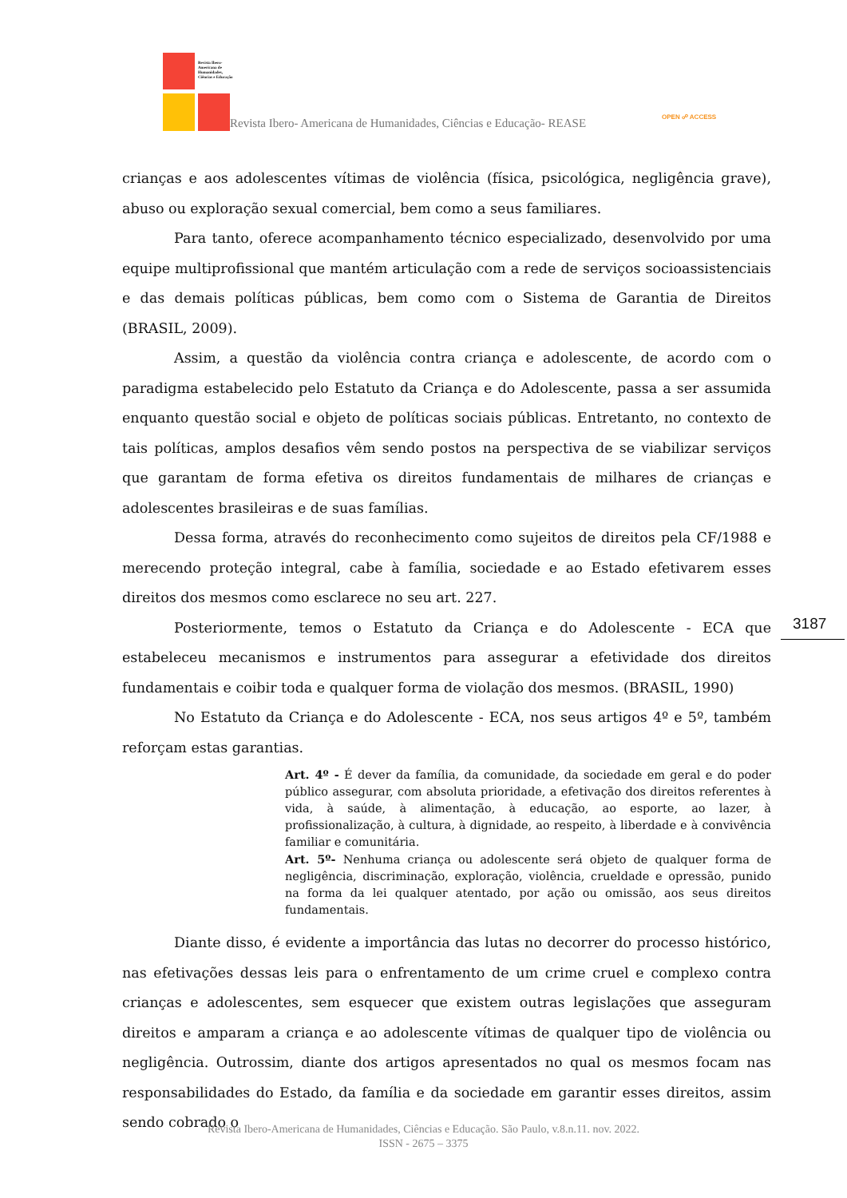Revista Ibero-Americana de Humanidades, Ciências e Educação
Revista Ibero- Americana de Humanidades, Ciências e Educação- REASE OPEN ☍ ACCESS
crianças e aos adolescentes vítimas de violência (física, psicológica, negligência grave), abuso ou exploração sexual comercial, bem como a seus familiares.
Para tanto, oferece acompanhamento técnico especializado, desenvolvido por uma equipe multiprofissional que mantém articulação com a rede de serviços socioassistenciais e das demais políticas públicas, bem como com o Sistema de Garantia de Direitos (BRASIL, 2009).
Assim, a questão da violência contra criança e adolescente, de acordo com o paradigma estabelecido pelo Estatuto da Criança e do Adolescente, passa a ser assumida enquanto questão social e objeto de políticas sociais públicas. Entretanto, no contexto de tais políticas, amplos desafios vêm sendo postos na perspectiva de se viabilizar serviços que garantam de forma efetiva os direitos fundamentais de milhares de crianças e adolescentes brasileiras e de suas famílias.
Dessa forma, através do reconhecimento como sujeitos de direitos pela CF/1988 e merecendo proteção integral, cabe à família, sociedade e ao Estado efetivarem esses direitos dos mesmos como esclarece no seu art. 227.
Posteriormente, temos o Estatuto da Criança e do Adolescente - ECA que estabeleceu mecanismos e instrumentos para assegurar a efetividade dos direitos fundamentais e coibir toda e qualquer forma de violação dos mesmos. (BRASIL, 1990)
No Estatuto da Criança e do Adolescente - ECA, nos seus artigos 4º e 5º, também reforçam estas garantias.
Art. 4º - É dever da família, da comunidade, da sociedade em geral e do poder público assegurar, com absoluta prioridade, a efetivação dos direitos referentes à vida, à saúde, à alimentação, à educação, ao esporte, ao lazer, à profissionalização, à cultura, à dignidade, ao respeito, à liberdade e à convivência familiar e comunitária.
Art. 5º- Nenhuma criança ou adolescente será objeto de qualquer forma de negligência, discriminação, exploração, violência, crueldade e opressão, punido na forma da lei qualquer atentado, por ação ou omissão, aos seus direitos fundamentais.
Diante disso, é evidente a importância das lutas no decorrer do processo histórico, nas efetivações dessas leis para o enfrentamento de um crime cruel e complexo contra crianças e adolescentes, sem esquecer que existem outras legislações que asseguram direitos e amparam a criança e ao adolescente vítimas de qualquer tipo de violência ou negligência. Outrossim, diante dos artigos apresentados no qual os mesmos focam nas responsabilidades do Estado, da família e da sociedade em garantir esses direitos, assim sendo cobrado o
3187
Revista Ibero-Americana de Humanidades, Ciências e Educação. São Paulo, v.8.n.11. nov. 2022.
ISSN - 2675 – 3375